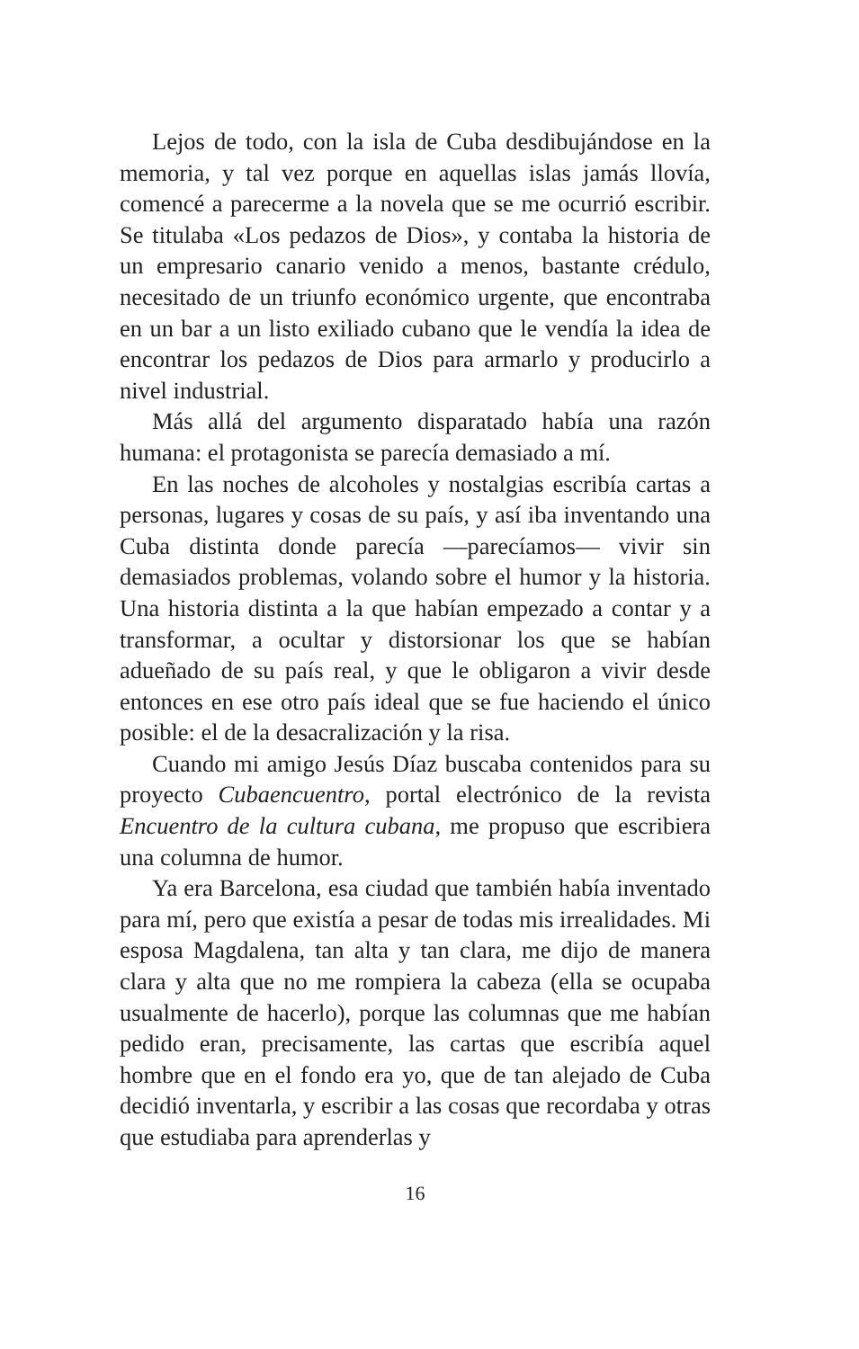Lejos de todo, con la isla de Cuba desdibujándose en la memoria, y tal vez porque en aquellas islas jamás llovía, comencé a parecerme a la novela que se me ocurrió escribir. Se titulaba «Los pedazos de Dios», y contaba la historia de un empresario canario venido a menos, bastante crédulo, necesitado de un triunfo económico urgente, que encontraba en un bar a un listo exiliado cubano que le vendía la idea de encontrar los pedazos de Dios para armarlo y producirlo a nivel industrial.
Más allá del argumento disparatado había una razón humana: el protagonista se parecía demasiado a mí.
En las noches de alcoholes y nostalgias escribía cartas a personas, lugares y cosas de su país, y así iba inventando una Cuba distinta donde parecía —parecíamos— vivir sin demasiados problemas, volando sobre el humor y la historia. Una historia distinta a la que habían empezado a contar y a transformar, a ocultar y distorsionar los que se habían adueñado de su país real, y que le obligaron a vivir desde entonces en ese otro país ideal que se fue haciendo el único posible: el de la desacralización y la risa.
Cuando mi amigo Jesús Díaz buscaba contenidos para su proyecto Cubaencuentro, portal electrónico de la revista Encuentro de la cultura cubana, me propuso que escribiera una columna de humor.
Ya era Barcelona, esa ciudad que también había inventado para mí, pero que existía a pesar de todas mis irrealidades. Mi esposa Magdalena, tan alta y tan clara, me dijo de manera clara y alta que no me rompiera la cabeza (ella se ocupaba usualmente de hacerlo), porque las columnas que me habían pedido eran, precisamente, las cartas que escribía aquel hombre que en el fondo era yo, que de tan alejado de Cuba decidió inventarla, y escribir a las cosas que recordaba y otras que estudiaba para aprenderlas y
16